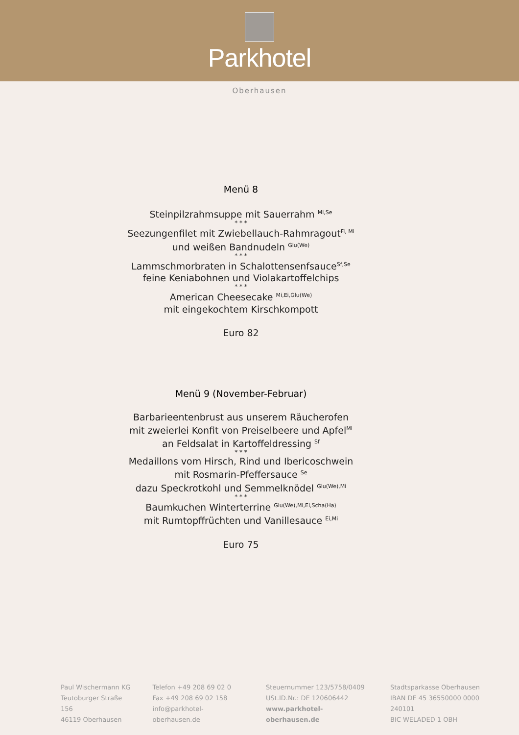Parkhotel
Oberhausen
Menü 8
Steinpilzrahmsuppe mit Sauerrahm <sup>Mi,Se</sup>
* * *
Seezungenfilet mit Zwiebellauch-Rahmragout<sup>Fi, Mi</sup>
und weißen Bandnudeln <sup>Glu(We)</sup>
* * *
Lammschmorbraten in Schalottensenfsauce<sup>Sf,Se</sup>
feine Keniabohnen und Violakartoffelchips
* * *
American Cheesecake <sup>Mi,Ei,Glu(We)</sup>
mit eingekochtem Kirschkompott
Euro 82
Menü 9 (November-Februar)
Barbarieentenbrust aus unserem Räucherofen
mit zweierlei Konfit von Preiselbeere und Apfel<sup>Mi</sup>
an Feldsalat in Kartoffeldressing <sup>Sf</sup>
* * *
Medaillons vom Hirsch, Rind und Ibericoschwein
mit Rosmarin-Pfeffersauce <sup>Se</sup>
dazu Speckrotkohl und Semmelknödel <sup>Glu(We),Mi</sup>
* * *
Baumkuchen Winterterrine <sup>Glu(We),Mi,Ei,Scha(Ha)</sup>
mit Rumtopffrüchten und Vanillesauce <sup>Ei,Mi</sup>
Euro 75
Paul Wischermann KG
Teutoburger Straße 156
46119 Oberhausen
Telefon +49 208 69 02 0
Fax +49 208 69 02 158
info@parkhotel-oberhausen.de
Steuernummer 123/5758/0409
USt.ID.Nr.: DE 120606442
www.parkhotel-oberhausen.de
Stadtsparkasse Oberhausen
IBAN DE 45 36550000 0000 240101
BIC WELADED 1 OBH